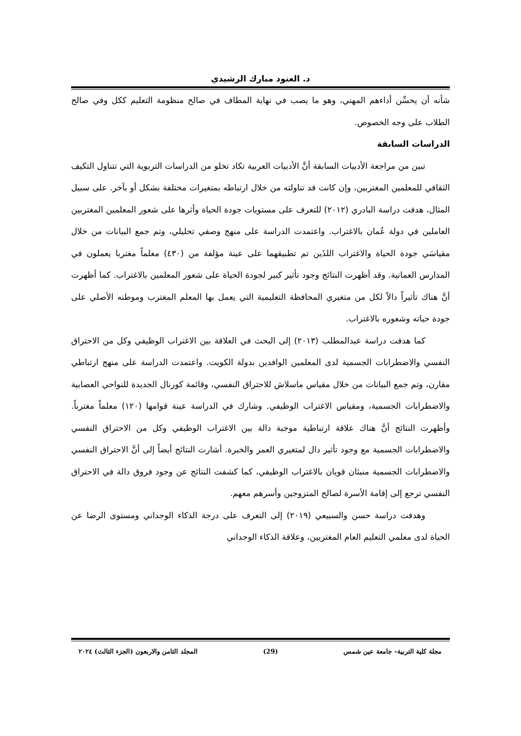د. العنود مبارك الرشيدي
شأنه أن يحسِّن أداءهم المهني، وهو ما يصب في نهاية المطاف في صالح منظومة التعليم ككل وفي صالح الطلاب على وجه الخصوص.
الدراسات السابقة
تبين من مراجعة الأدبيات السابقة أنَّ الأدبيات العربية تكاد تخلو من الدراسات التربوية التي تتناول التكيف الثقافي للمعلمين المغتربين، وإن كانت قد تناولته من خلال ارتباطه بمتغيرات مختلفة بشكل أو بآخر. على سبيل المثال، هدفت دراسة البادري (٢٠١٢) للتعرف على مستويات جودة الحياة وأثرها على شعور المعلمين المغتربين العاملين في دولة عُمان بالاغتراب. واعتمدت الدراسة على منهج وصفي تحليلي، وتم جمع البيانات من خلال مقياسَي جودة الحياة والاغتراب اللذَين تم تطبيقهما على عينة مؤلفة من (٤٣٠) معلماً مغتربا يعملون في المدارس العمانية. وقد أظهرت النتائج وجود تأثير كبير لجودة الحياة على شعور المعلمين بالاغتراب. كما أظهرت أنَّ هناك تأثيراً دالاً لكل من متغيري المحافظة التعليمية التي يعمل بها المعلم المغترب وموطنه الأصلي على جودة حياته وشعوره بالاغتراب.
كما هدفت دراسة عبدالمطلب (٢٠١٣) إلى البحث في العلاقة بين الاغتراب الوظيفي وكل من الاحتراق النفسي والاضطرابات الجسمية لدى المعلمين الوافدين بدولة الكويت. واعتمدت الدراسة على منهج ارتباطي مقارن، وتم جمع البيانات من خلال مقياس ماسلاش للاحتراق النفسي، وقائمة كورنال الجديدة للنواحي العصابية والاضطرابات الجسمية، ومقياس الاغتراب الوظيفي. وشارك في الدراسة عينة قوامها (١٢٠) معلماً مغترباً. وأظهرت النتائج أنَّ هناك علاقة ارتباطية موجبة دالة بين الاغتراب الوظيفي وكل من الاحتراق النفسي والاضطرابات الجسمية مع وجود تأثير دال لمتغيري العمر والخبرة. أشارت النتائج أيضاً إلى أنَّ الاحتراق النفسي والاضطرابات الجسمية منبئان قويان بالاغتراب الوظيفي، كما كشفت النتائج عن وجود فروق دالة في الاحتراق النفسي ترجع إلى إقامة الأسرة لصالح المتزوجين وأسرهم معهم.
وهدفت دراسة حسن والسبيعي (٢٠١٩) إلى التعرف على درجة الذكاء الوجداني ومستوى الرضا عن الحياة لدى معلمي التعليم العام المغتربين، وعلاقة الذكاء الوجداني
مجلة كلية التربية– جامعة عين شمس (29) المجلد الثامن والاربعون (الجزء الثالث) ٢٠٢٤